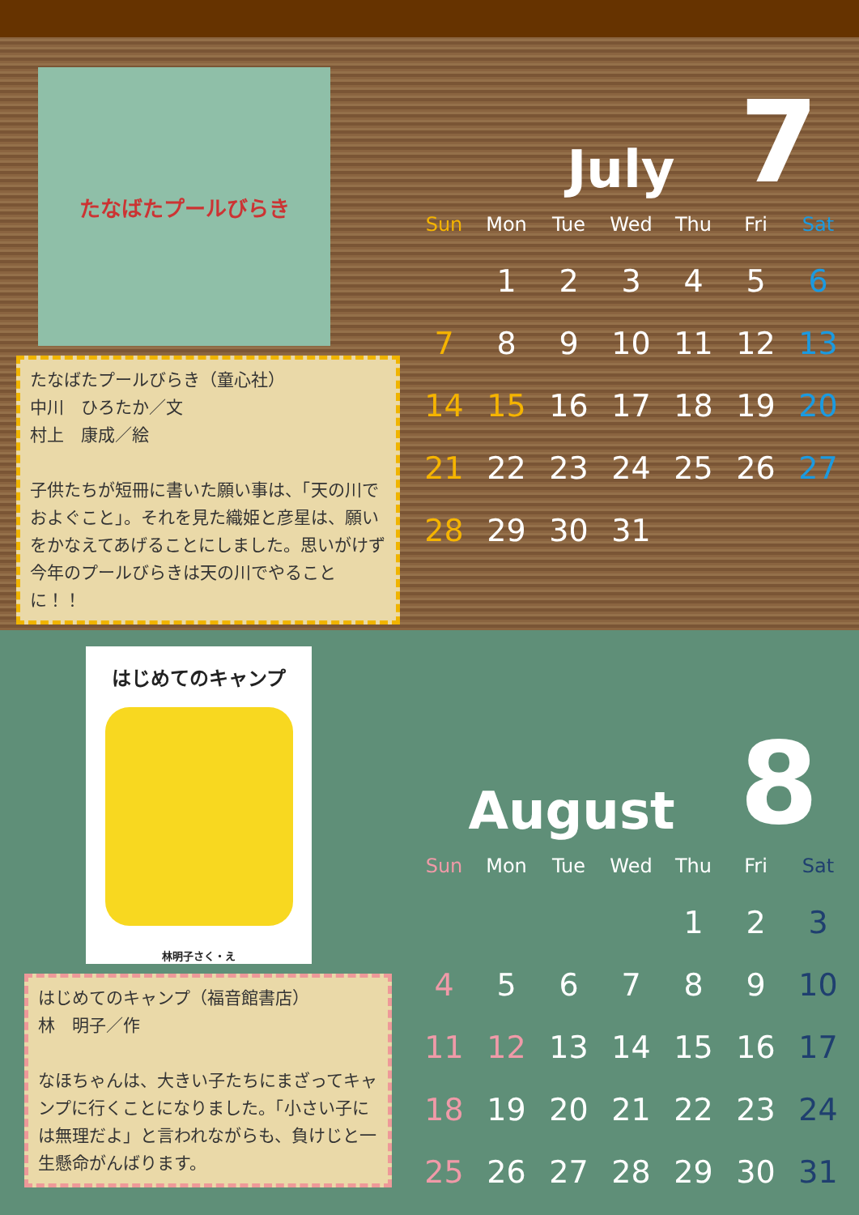たなばたプールびらき
たなばたプールびらき（童心社）
中川　ひろたか／文
村上　康成／絵
子供たちが短冊に書いた願い事は、「天の川でおよぐこと」。それを見た織姫と彦星は、願いをかなえてあげることにしました。思いがけず今年のプールびらきは天の川でやることに！！
July 7
| Sun | Mon | Tue | Wed | Thu | Fri | Sat |
| --- | --- | --- | --- | --- | --- | --- |
| | 1 | 2 | 3 | 4 | 5 | 6 |
| 7 | 8 | 9 | 10 | 11 | 12 | 13 |
| 14 | 15 | 16 | 17 | 18 | 19 | 20 |
| 21 | 22 | 23 | 24 | 25 | 26 | 27 |
| 28 | 29 | 30 | 31 | | | |
はじめてのキャンプ
林明子さく・え
はじめてのキャンプ（福音館書店）
林　明子／作
なほちゃんは、大きい子たちにまざってキャンプに行くことになりました。「小さい子には無理だよ」と言われながらも、負けじと一生懸命がんばります。
August 8
| Sun | Mon | Tue | Wed | Thu | Fri | Sat |
| --- | --- | --- | --- | --- | --- | --- |
| | | | | 1 | 2 | 3 |
| 4 | 5 | 6 | 7 | 8 | 9 | 10 |
| 11 | 12 | 13 | 14 | 15 | 16 | 17 |
| 18 | 19 | 20 | 21 | 22 | 23 | 24 |
| 25 | 26 | 27 | 28 | 29 | 30 | 31 |